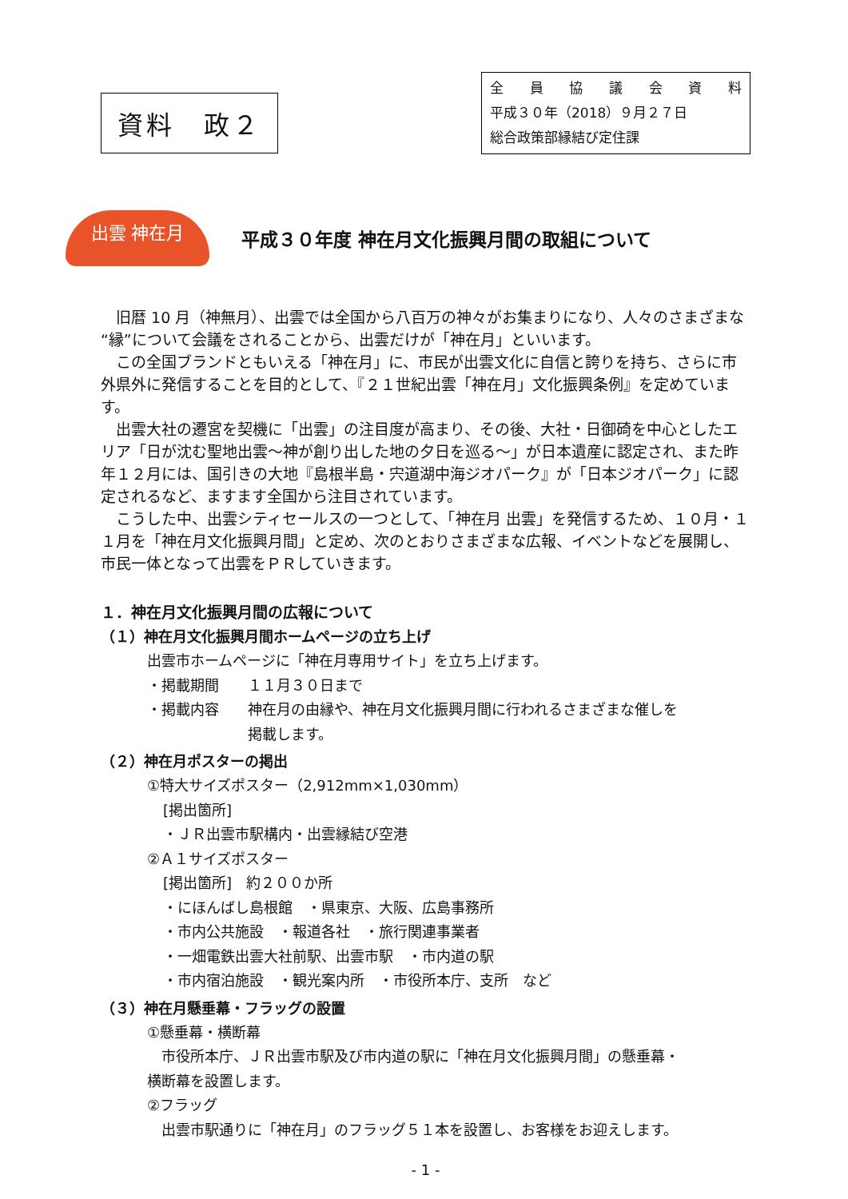資料　政２
全員協議会資料
平成３０年（2018）９月２７日
総合政策部縁結び定住課
出雲 神在月
平成３０年度 神在月文化振興月間の取組について
旧暦 10 月（神無月）、出雲では全国から八百万の神々がお集まりになり、人々のさまざまな“縁”について会議をされることから、出雲だけが「神在月」といいます。
この全国ブランドともいえる「神在月」に、市民が出雲文化に自信と誇りを持ち、さらに市外県外に発信することを目的として、『２１世紀出雲「神在月」文化振興条例』を定めています。
出雲大社の遷宮を契機に「出雲」の注目度が高まり、その後、大社・日御碕を中心としたエリア「日が沈む聖地出雲～神が創り出した地の夕日を巡る～」が日本遺産に認定され、また昨年１２月には、国引きの大地『島根半島・宍道湖中海ジオパーク』が「日本ジオパーク」に認定されるなど、ますます全国から注目されています。
こうした中、出雲シティセールスの一つとして、「神在月 出雲」を発信するため、１０月・１１月を「神在月文化振興月間」と定め、次のとおりさまざまな広報、イベントなどを展開し、市民一体となって出雲をＰＲしていきます。
１．神在月文化振興月間の広報について
（１）神在月文化振興月間ホームページの立ち上げ
出雲市ホームページに「神在月専用サイト」を立ち上げます。
・掲載期間　　１１月３０日まで
・掲載内容　　神在月の由縁や、神在月文化振興月間に行われるさまざまな催しを
　　　　　　　掲載します。
（２）神在月ポスターの掲出
①特大サイズポスター（2,912mm×1,030mm）
[掲出箇所]
・ＪＲ出雲市駅構内・出雲縁結び空港
②Ａ１サイズポスター
[掲出箇所]　約２００か所
・にほんばし島根館　・県東京、大阪、広島事務所
・市内公共施設　・報道各社　・旅行関連事業者
・一畑電鉄出雲大社前駅、出雲市駅　・市内道の駅
・市内宿泊施設　・観光案内所　・市役所本庁、支所　など
（３）神在月懸垂幕・フラッグの設置
①懸垂幕・横断幕
　市役所本庁、ＪＲ出雲市駅及び市内道の駅に「神在月文化振興月間」の懸垂幕・
横断幕を設置します。
②フラッグ
　出雲市駅通りに「神在月」のフラッグ５１本を設置し、お客様をお迎えします。
- 1 -